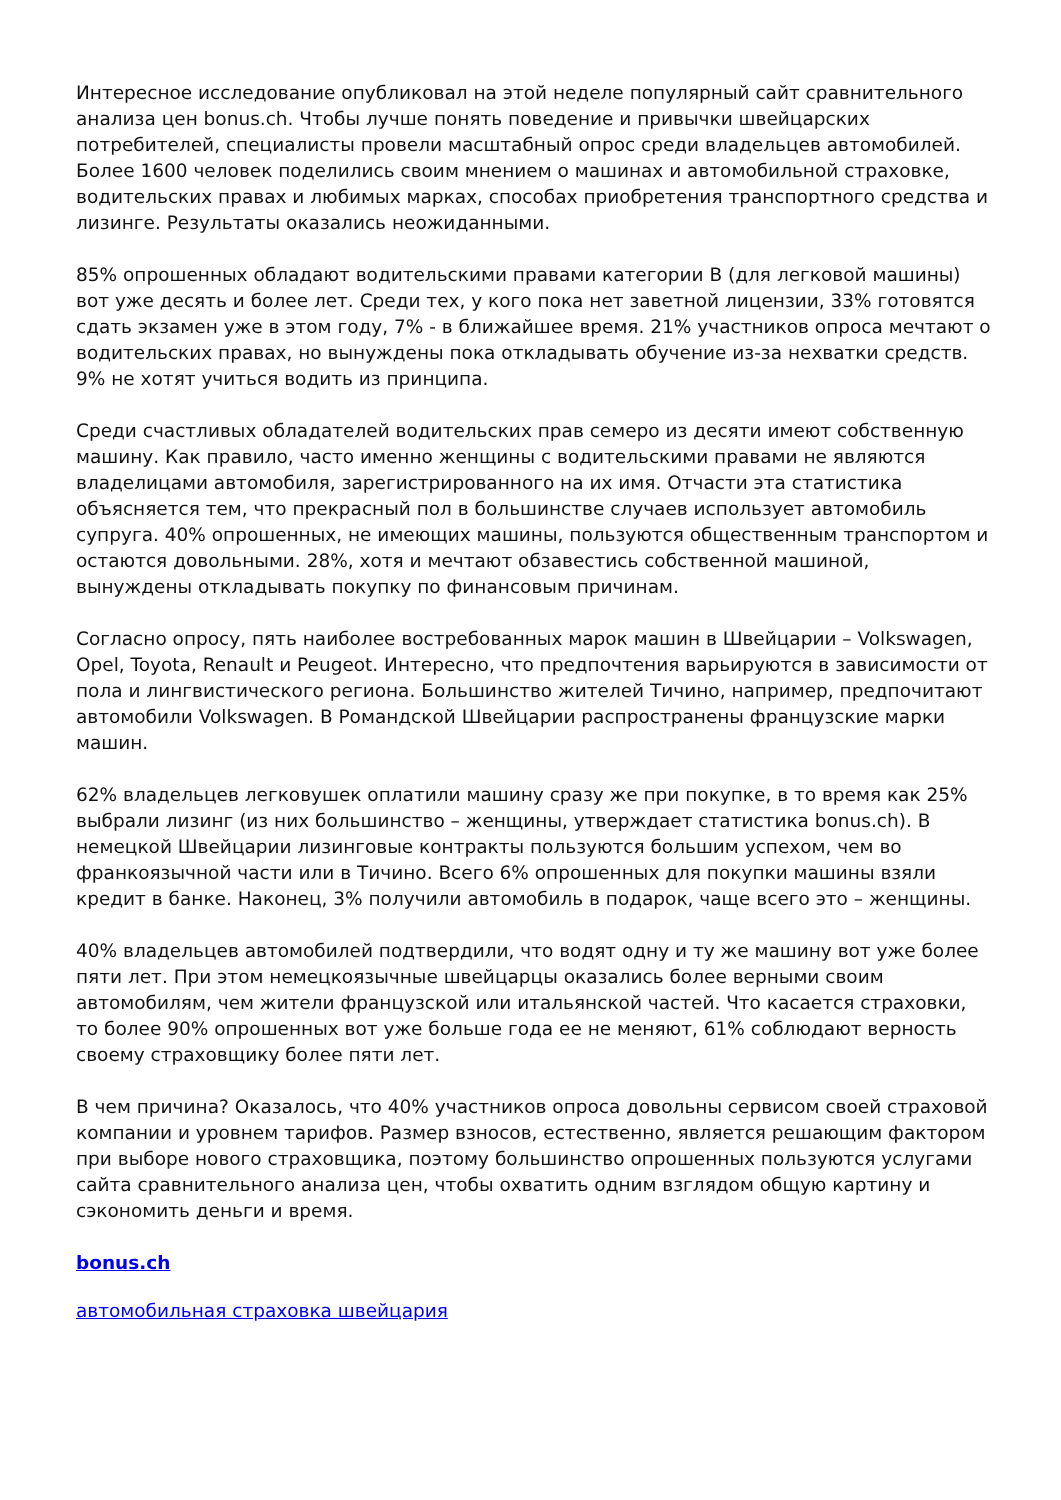Интересное исследование опубликовал на этой неделе популярный сайт сравнительного анализа цен bonus.ch. Чтобы лучше понять поведение и привычки швейцарских потребителей, специалисты провели масштабный опрос среди владельцев автомобилей. Более 1600 человек поделились своим мнением о машинах и автомобильной страховке, водительских правах и любимых марках, способах приобретения транспортного средства и лизинге. Результаты оказались неожиданными.
85% опрошенных обладают водительскими правами категории В (для легковой машины) вот уже десять и более лет. Среди тех, у кого пока нет заветной лицензии, 33% готовятся сдать экзамен уже в этом году, 7% - в ближайшее время. 21% участников опроса мечтают о водительских правах, но вынуждены пока откладывать обучение из-за нехватки средств. 9% не хотят учиться водить из принципа.
Среди счастливых обладателей водительских прав семеро из десяти имеют собственную машину. Как правило, часто именно женщины с водительскими правами не являются владелицами автомобиля, зарегистрированного на их имя. Отчасти эта статистика объясняется тем, что прекрасный пол в большинстве случаев использует автомобиль супруга. 40% опрошенных, не имеющих машины, пользуются общественным транспортом и остаются довольными. 28%, хотя и мечтают обзавестись собственной машиной, вынуждены откладывать покупку по финансовым причинам.
Согласно опросу, пять наиболее востребованных марок машин в Швейцарии – Volkswagen, Opel, Toyota, Renault и Peugeot. Интересно, что предпочтения варьируются в зависимости от пола и лингвистического региона. Большинство жителей Тичино, например, предпочитают автомобили Volkswagen. В Романдской Швейцарии распространены французские марки машин.
62% владельцев легковушек оплатили машину сразу же при покупке, в то время как 25% выбрали лизинг (из них большинство – женщины, утверждает статистика bonus.ch). В немецкой Швейцарии лизинговые контракты пользуются большим успехом, чем во франкоязычной части или в Тичино. Всего 6% опрошенных для покупки машины взяли кредит в банке. Наконец, 3% получили автомобиль в подарок, чаще всего это – женщины.
40% владельцев автомобилей подтвердили, что водят одну и ту же машину вот уже более пяти лет. При этом немецкоязычные швейцарцы оказались более верными своим автомобилям, чем жители французской или итальянской частей. Что касается страховки, то более 90% опрошенных вот уже больше года ее не меняют, 61% соблюдают верность своему страховщику более пяти лет.
В чем причина? Оказалось, что 40% участников опроса довольны сервисом своей страховой компании и уровнем тарифов. Размер взносов, естественно, является решающим фактором при выборе нового страховщика, поэтому большинство опрошенных пользуются услугами сайта сравнительного анализа цен, чтобы охватить одним взглядом общую картину и сэкономить деньги и время.
bonus.ch
автомобильная страховка швейцария